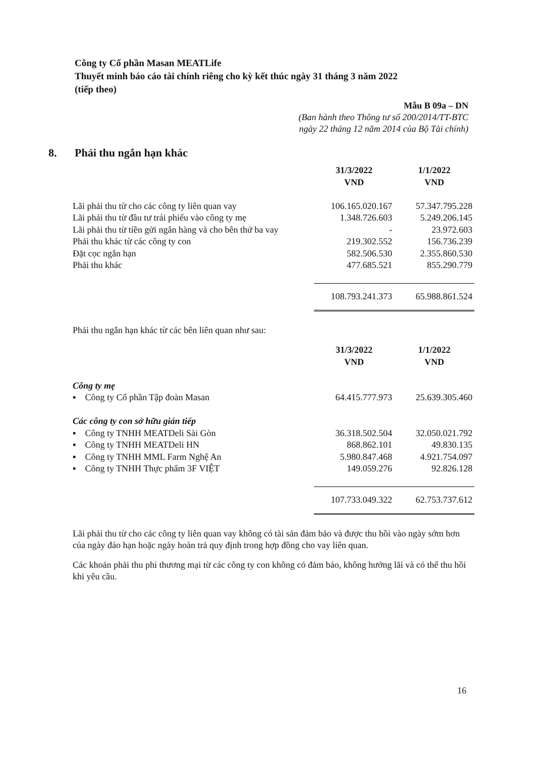Công ty Cổ phần Masan MEATLife
Thuyết minh báo cáo tài chính riêng cho kỳ kết thúc ngày 31 tháng 3 năm 2022
(tiếp theo)
Mẫu B 09a – DN
(Ban hành theo Thông tư số 200/2014/TT-BTC
ngày 22 tháng 12 năm 2014 của Bộ Tài chính)
8. Phải thu ngắn hạn khác
| | 31/3/2022 VND | 1/1/2022 VND |
| --- | --- | --- |
| Lãi phải thu từ cho các công ty liên quan vay | 106.165.020.167 | 57.347.795.228 |
| Lãi phải thu từ đầu tư trái phiếu vào công ty mẹ | 1.348.726.603 | 5.249.206.145 |
| Lãi phải thu từ tiền gửi ngân hàng và cho bên thứ ba vay | - | 23.972.603 |
| Phải thu khác từ các công ty con | 219.302.552 | 156.736.239 |
| Đặt cọc ngắn hạn | 582.506.530 | 2.355.860.530 |
| Phải thu khác | 477.685.521 | 855.290.779 |
| | 108.793.241.373 | 65.988.861.524 |
Phải thu ngắn hạn khác từ các bên liên quan như sau:
| | 31/3/2022 VND | 1/1/2022 VND |
| --- | --- | --- |
| Công ty mẹ | | |
| ▪ Công ty Cổ phần Tập đoàn Masan | 64.415.777.973 | 25.639.305.460 |
| Các công ty con sở hữu gián tiếp | | |
| ▪ Công ty TNHH MEATDeli Sài Gòn | 36.318.502.504 | 32.050.021.792 |
| ▪ Công ty TNHH MEATDeli HN | 868.862.101 | 49.830.135 |
| ▪ Công ty TNHH MML Farm Nghệ An | 5.980.847.468 | 4.921.754.097 |
| ▪ Công ty TNHH Thực phẩm 3F VIỆT | 149.059.276 | 92.826.128 |
| | 107.733.049.322 | 62.753.737.612 |
Lãi phải thu từ cho các công ty liên quan vay không có tài sản đảm bảo và được thu hồi vào ngày sớm hơn của ngày đáo hạn hoặc ngày hoàn trả quy định trong hợp đồng cho vay liên quan.
Các khoản phải thu phi thương mại từ các công ty con không có đảm bảo, không hưởng lãi và có thể thu hồi khi yêu cầu.
16